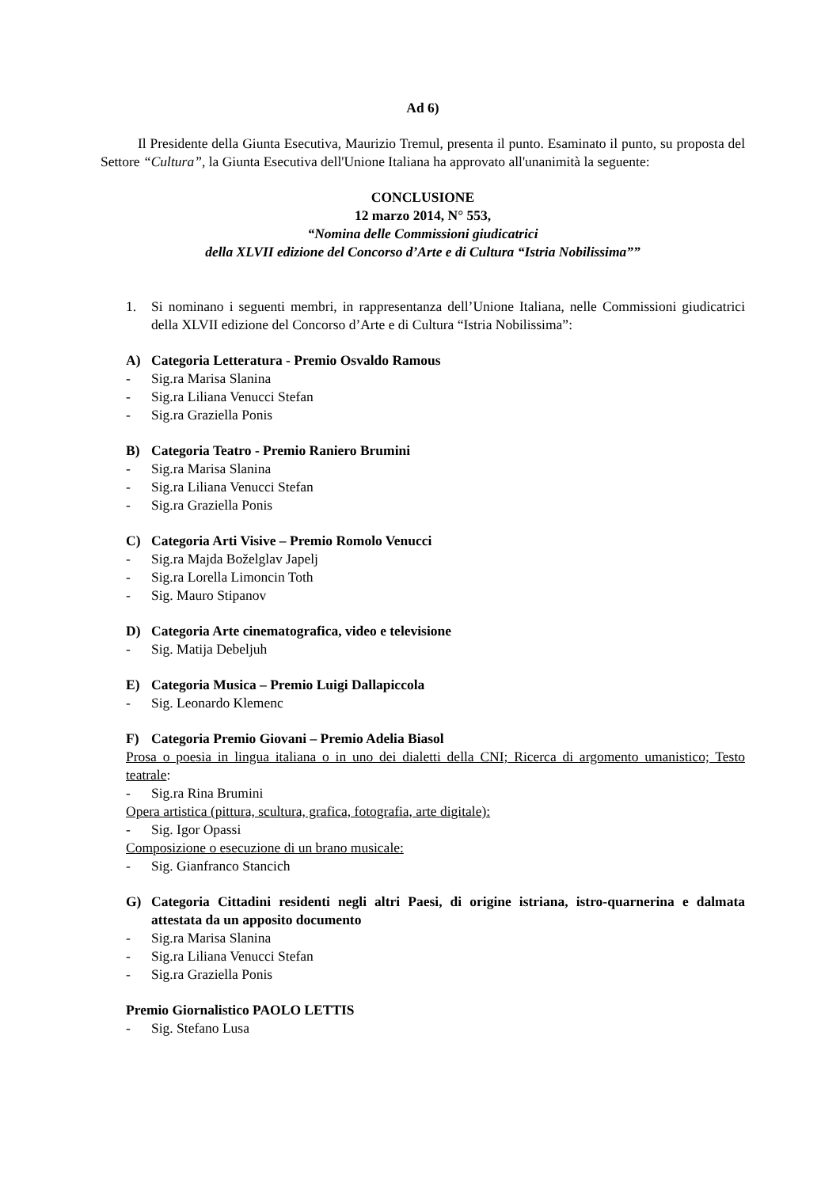Ad 6)
Il Presidente della Giunta Esecutiva, Maurizio Tremul, presenta il punto. Esaminato il punto, su proposta del Settore “Cultura”, la Giunta Esecutiva dell'Unione Italiana ha approvato all'unanimità la seguente:
CONCLUSIONE
12 marzo 2014, N° 553,
“Nomina delle Commissioni giudicatrici
della XLVII edizione del Concorso d’Arte e di Cultura “Istria Nobilissima””
1. Si nominano i seguenti membri, in rappresentanza dell’Unione Italiana, nelle Commissioni giudicatrici della XLVII edizione del Concorso d’Arte e di Cultura “Istria Nobilissima”:
A) Categoria Letteratura - Premio Osvaldo Ramous
- Sig.ra Marisa Slanina
- Sig.ra Liliana Venucci Stefan
- Sig.ra Graziella Ponis
B) Categoria Teatro - Premio Raniero Brumini
- Sig.ra Marisa Slanina
- Sig.ra Liliana Venucci Stefan
- Sig.ra Graziella Ponis
C) Categoria Arti Visive – Premio Romolo Venucci
- Sig.ra Majda Boželglav Japelj
- Sig.ra Lorella Limoncin Toth
- Sig. Mauro Stipanov
D) Categoria Arte cinematografica, video e televisione
- Sig. Matija Debeljuh
E) Categoria Musica – Premio Luigi Dallapiccola
- Sig. Leonardo Klemenc
F) Categoria Premio Giovani – Premio Adelia Biasol
Prosa o poesia in lingua italiana o in uno dei dialetti della CNI; Ricerca di argomento umanistico; Testo teatrale:
- Sig.ra Rina Brumini
Opera artistica (pittura, scultura, grafica, fotografia, arte digitale):
- Sig. Igor Opassi
Composizione o esecuzione di un brano musicale:
- Sig. Gianfranco Stancich
G) Categoria Cittadini residenti negli altri Paesi, di origine istriana, istro-quarnerina e dalmata attestata da un apposito documento
- Sig.ra Marisa Slanina
- Sig.ra Liliana Venucci Stefan
- Sig.ra Graziella Ponis
Premio Giornalistico PAOLO LETTIS
- Sig. Stefano Lusa